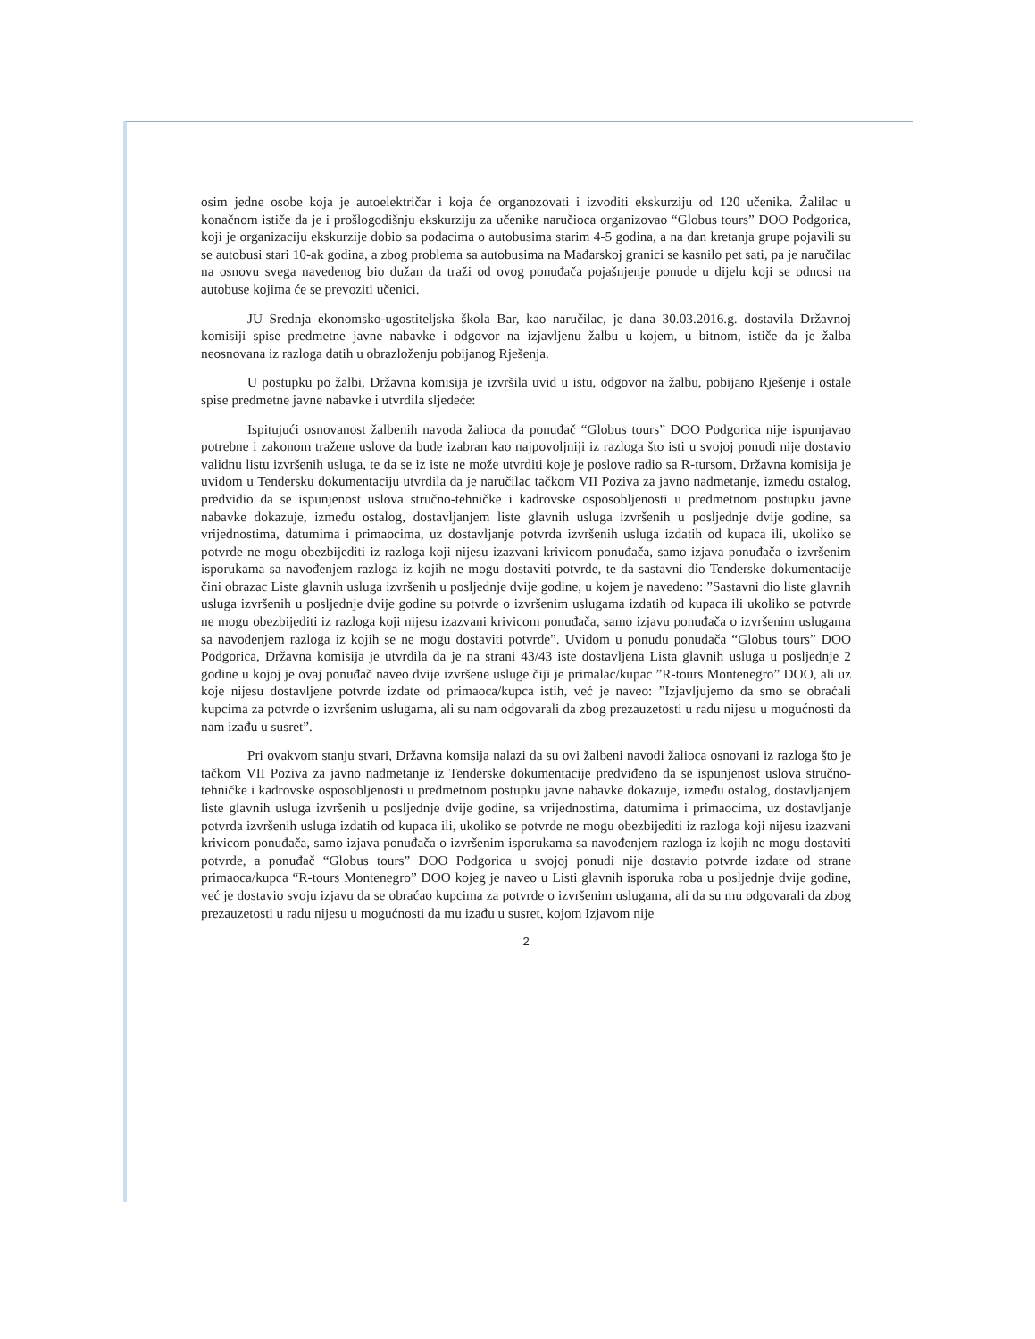osim jedne osobe koja je autoelektričar i koja će organozovati i izvoditi ekskurziju od 120 učenika. Žalilac u konačnom ističe da je i prošlogodišnju ekskurziju za učenike naručioca organizovao “Globus tours” DOO Podgorica, koji je organizaciju ekskurzije dobio sa podacima o autobusima starim 4-5 godina, a na dan kretanja grupe pojavili su se autobusi stari 10-ak godina, a zbog problema sa autobusima na Mađarskoj granici se kasnilo pet sati, pa je naručilac na osnovu svega navedenog bio dužan da traži od ovog ponuđača pojašnjenje ponude u dijelu koji se odnosi na autobuse kojima će se prevoziti učenici.
JU Srednja ekonomsko-ugostiteljska škola Bar, kao naručilac, je dana 30.03.2016.g. dostavila Državnoj komisiji spise predmetne javne nabavke i odgovor na izjavljenu žalbu u kojem, u bitnom, ističe da je žalba neosnovana iz razloga datih u obrazloženju pobijanog Rješenja.
U postupku po žalbi, Državna komisija je izvršila uvid u istu, odgovor na žalbu, pobijano Rješenje i ostale spise predmetne javne nabavke i utvrdila sljedeće:
Ispitujući osnovanost žalbenih navoda žalioca da ponuđač “Globus tours” DOO Podgorica nije ispunjavao potrebne i zakonom tražene uslove da bude izabran kao najpovoljniji iz razloga što isti u svojoj ponudi nije dostavio validnu listu izvršenih usluga, te da se iz iste ne može utvrditi koje je poslove radio sa R-tursom, Državna komisija je uvidom u Tendersku dokumentaciju utvrdila da je naručilac tačkom VII Poziva za javno nadmetanje, između ostalog, predvidio da se ispunjenost uslova stručno-tehničke i kadrovske osposobljenosti u predmetnom postupku javne nabavke dokazuje, između ostalog, dostavljanjem liste glavnih usluga izvršenih u posljednje dvije godine, sa vrijednostima, datumima i primaocima, uz dostavljanje potvrda izvršenih usluga izdatih od kupaca ili, ukoliko se potvrde ne mogu obezbijediti iz razloga koji nijesu izazvani krivicom ponuđača, samo izjava ponuđača o izvršenim isporukama sa navođenjem razloga iz kojih ne mogu dostaviti potvrde, te da sastavni dio Tenderske dokumentacije čini obrazac Liste glavnih usluga izvršenih u posljednje dvije godine, u kojem je navedeno: ”Sastavni dio liste glavnih usluga izvršenih u posljednje dvije godine su potvrde o izvršenim uslugama izdatih od kupaca ili ukoliko se potvrde ne mogu obezbijediti iz razloga koji nijesu izazvani krivicom ponuđača, samo izjavu ponuđača o izvršenim uslugama sa navođenjem razloga iz kojih se ne mogu dostaviti potvrde”. Uvidom u ponudu ponuđača “Globus tours” DOO Podgorica, Državna komisija je utvrdila da je na strani 43/43 iste dostavljena Lista glavnih usluga u posljednje 2 godine u kojoj je ovaj ponuđač naveo dvije izvršene usluge čiji je primalac/kupac ”R-tours Montenegro” DOO, ali uz koje nijesu dostavljene potvrde izdate od primaoca/kupca istih, već je naveo: ”Izjavljujemo da smo se obraćali kupcima za potvrde o izvršenim uslugama, ali su nam odgovarali da zbog prezauzetosti u radu nijesu u mogućnosti da nam izađu u susret”.
Pri ovakvom stanju stvari, Državna komsija nalazi da su ovi žalbeni navodi žalioca osnovani iz razloga što je tačkom VII Poziva za javno nadmetanje iz Tenderske dokumentacije predviđeno da se ispunjenost uslova stručno-tehničke i kadrovske osposobljenosti u predmetnom postupku javne nabavke dokazuje, između ostalog, dostavljanjem liste glavnih usluga izvršenih u posljednje dvije godine, sa vrijednostima, datumima i primaocima, uz dostavljanje potvrda izvršenih usluga izdatih od kupaca ili, ukoliko se potvrde ne mogu obezbijediti iz razloga koji nijesu izazvani krivicom ponuđača, samo izjava ponuđača o izvršenim isporukama sa navođenjem razloga iz kojih ne mogu dostaviti potvrde, a ponuđač “Globus tours” DOO Podgorica u svojoj ponudi nije dostavio potvrde izdate od strane primaoca/kupca “R-tours Montenegro” DOO kojeg je naveo u Listi glavnih isporuka roba u posljednje dvije godine, već je dostavio svoju izjavu da se obraćao kupcima za potvrde o izvršenim uslugama, ali da su mu odgovarali da zbog prezauzetosti u radu nijesu u mogućnosti da mu izađu u susret, kojom Izjavom nije
2